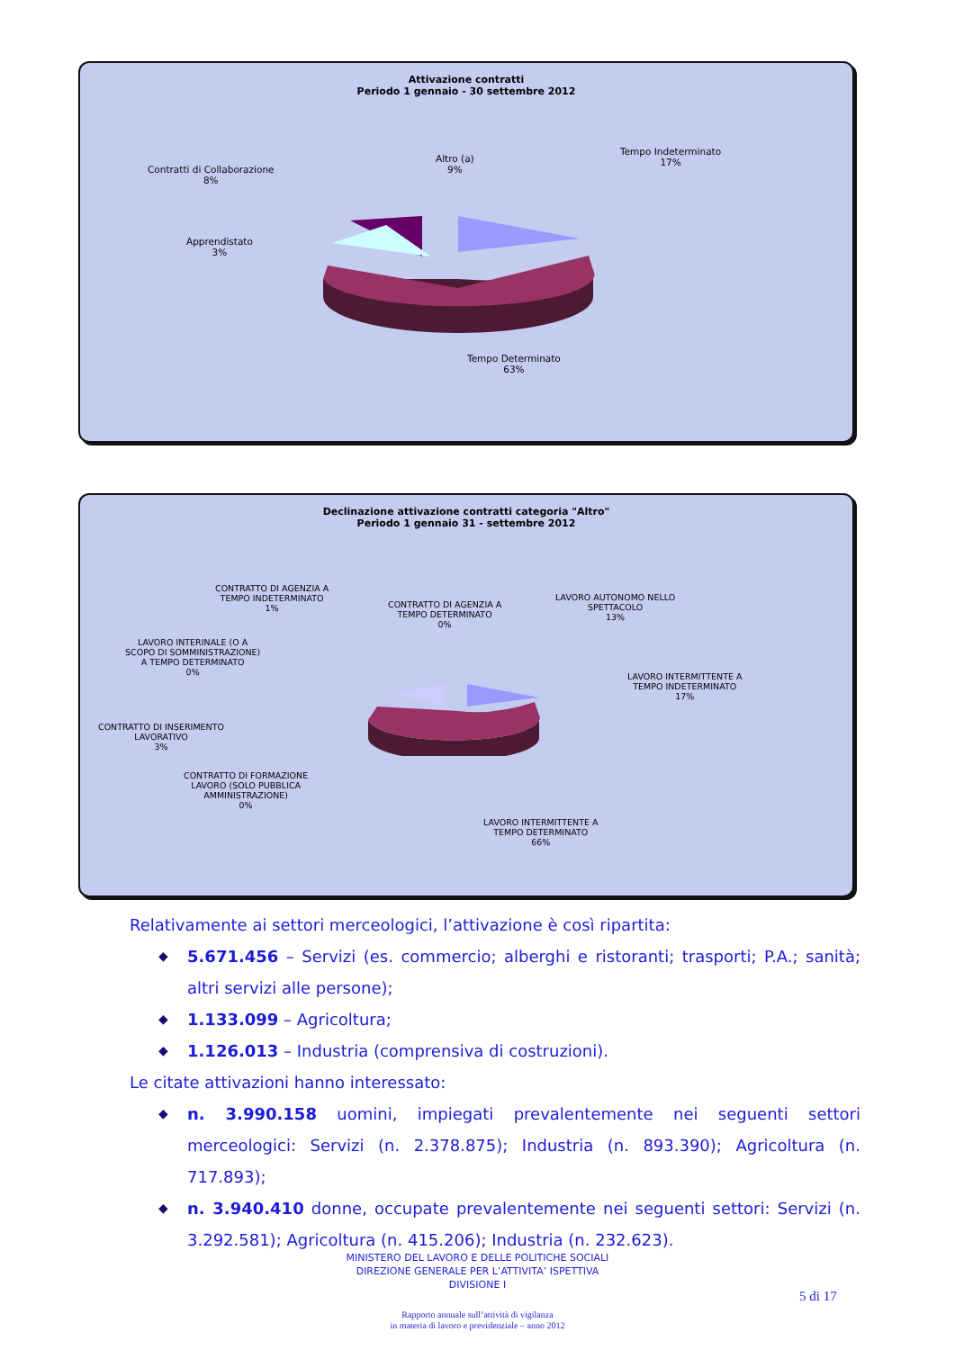Attivazione contratti
Periodo 1 gennaio - 30 settembre 2012
Altro (a)
9%
Tempo Indeterminato
17%
Contratti di Collaborazione
8%
Apprendistato
3%
Tempo Determinato
63%
Declinazione attivazione contratti categoria "Altro"
Periodo 1 gennaio 31 - settembre 2012
CONTRATTO DI AGENZIA A
TEMPO INDETERMINATO
1%
CONTRATTO DI AGENZIA A
TEMPO DETERMINATO
0%
LAVORO AUTONOMO NELLO
SPETTACOLO
13%
LAVORO INTERINALE (O A
SCOPO DI SOMMINISTRAZIONE)
A TEMPO DETERMINATO
0%
LAVORO INTERMITTENTE A
TEMPO INDETERMINATO
17%
CONTRATTO DI INSERIMENTO
LAVORATIVO
3%
CONTRATTO DI FORMAZIONE
LAVORO (SOLO PUBBLICA
AMMINISTRAZIONE)
0%
LAVORO INTERMITTENTE A
TEMPO DETERMINATO
66%
Relativamente ai settori merceologici, l’attivazione è così ripartita:
◆ 5.671.456 – Servizi (es. commercio; alberghi e ristoranti; trasporti; P.A.; sanità; altri servizi alle persone);
◆ 1.133.099 – Agricoltura;
◆ 1.126.013 – Industria (comprensiva di costruzioni).
Le citate attivazioni hanno interessato:
◆ n. 3.990.158 uomini, impiegati prevalentemente nei seguenti settori merceologici: Servizi (n. 2.378.875); Industria (n. 893.390); Agricoltura (n. 717.893);
◆ n. 3.940.410 donne, occupate prevalentemente nei seguenti settori: Servizi (n. 3.292.581); Agricoltura (n. 415.206); Industria (n. 232.623).
MINISTERO DEL LAVORO E DELLE POLITICHE SOCIALI
DIREZIONE GENERALE PER L’ATTIVITA’ ISPETTIVA
DIVISIONE I
5 di 17
Rapporto annuale sull’attività di vigilanza
in materia di lavoro e previdenziale – anno 2012